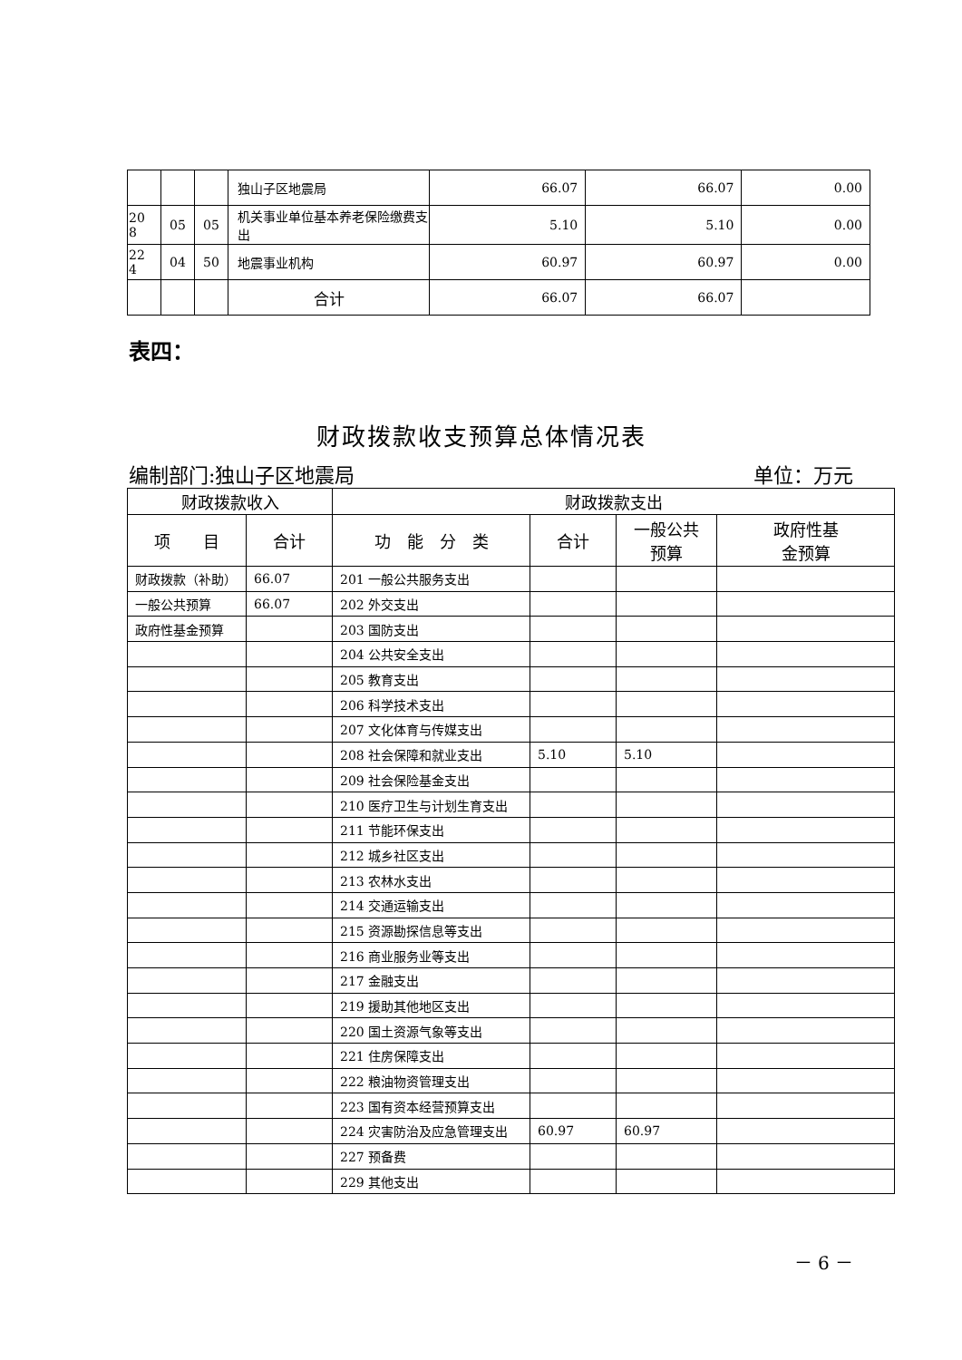| | | | 独山子区地震局 | 66.07 | 66.07 | 0.00 |
| 20 8 | 05 | 05 | 机关事业单位基本养老保险缴费支出 | 5.10 | 5.10 | 0.00 |
| 22 4 | 04 | 50 | 地震事业机构 | 60.97 | 60.97 | 0.00 |
| | | | 合计 | 66.07 | 66.07 | |
表四：
财政拨款收支预算总体情况表
编制部门:独山子区地震局 单位：万元
| 财政拨款收入 | | 财政拨款支出 | | | |
| --- | --- | --- | --- | --- | --- |
| 项 目 | 合计 | 功 能 分 类 | 合计 | 一般公共 预算 | 政府性基 金预算 |
| 财政拨款（补助） | 66.07 | 201 一般公共服务支出 | | | |
| 一般公共预算 | 66.07 | 202 外交支出 | | | |
| 政府性基金预算 | | 203 国防支出 | | | |
| | | 204 公共安全支出 | | | |
| | | 205 教育支出 | | | |
| | | 206 科学技术支出 | | | |
| | | 207 文化体育与传媒支出 | | | |
| | | 208 社会保障和就业支出 | 5.10 | 5.10 | |
| | | 209 社会保险基金支出 | | | |
| | | 210 医疗卫生与计划生育支出 | | | |
| | | 211 节能环保支出 | | | |
| | | 212 城乡社区支出 | | | |
| | | 213 农林水支出 | | | |
| | | 214 交通运输支出 | | | |
| | | 215 资源勘探信息等支出 | | | |
| | | 216 商业服务业等支出 | | | |
| | | 217 金融支出 | | | |
| | | 219 援助其他地区支出 | | | |
| | | 220 国土资源气象等支出 | | | |
| | | 221 住房保障支出 | | | |
| | | 222 粮油物资管理支出 | | | |
| | | 223 国有资本经营预算支出 | | | |
| | | 224 灾害防治及应急管理支出 | 60.97 | 60.97 | |
| | | 227 预备费 | | | |
| | | 229 其他支出 | | | |
－ 6 －